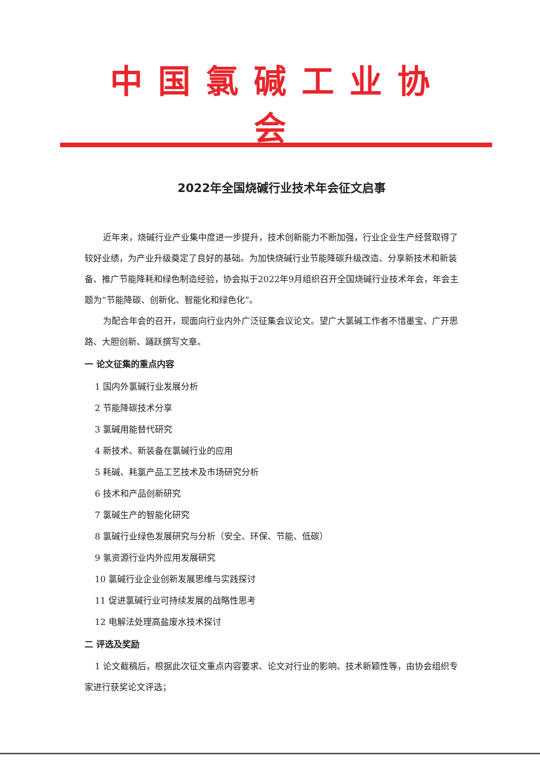中国氯碱工业协会
2022年全国烧碱行业技术年会征文启事
近年来，烧碱行业产业集中度进一步提升，技术创新能力不断加强，行业企业生产经营取得了较好业绩，为产业升级奠定了良好的基础。为加快烧碱行业节能降碳升级改造、分享新技术和新装备、推广节能降耗和绿色制造经验，协会拟于2022年9月组织召开全国烧碱行业技术年会，年会主题为“节能降碳、创新化、智能化和绿色化”。
为配合年会的召开，现面向行业内外广泛征集会议论文。望广大氯碱工作者不惜墨宝、广开思路、大胆创新、踊跃撰写文章。
一 论文征集的重点内容
1 国内外氯碱行业发展分析
2 节能降碳技术分享
3 氯碱用能替代研究
4 新技术、新装备在氯碱行业的应用
5 耗碱、耗氯产品工艺技术及市场研究分析
6 技术和产品创新研究
7 氯碱生产的智能化研究
8 氯碱行业绿色发展研究与分析（安全、环保、节能、低碳）
9 氢资源行业内外应用发展研究
10 氯碱行业企业创新发展思维与实践探讨
11 促进氯碱行业可持续发展的战略性思考
12 电解法处理高盐废水技术探讨
二 评选及奖励
1 论文截稿后，根据此次征文重点内容要求、论文对行业的影响、技术新颖性等，由协会组织专家进行获奖论文评选；